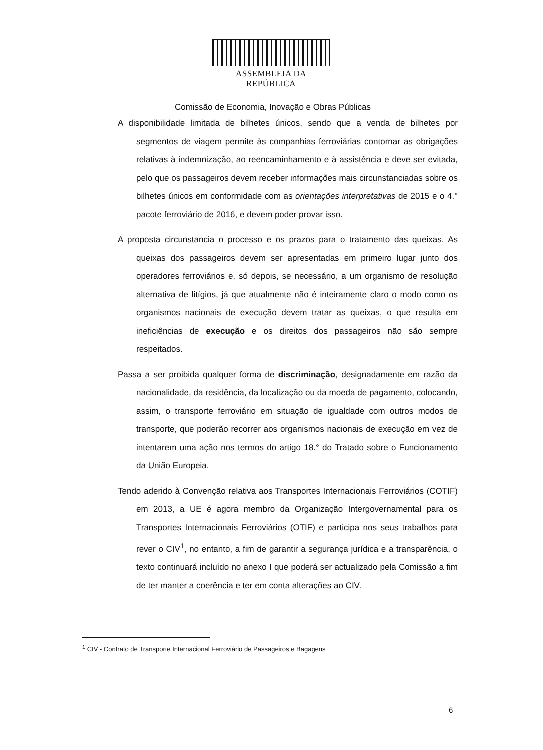ASSEMBLEIA DA REPÚBLICA
Comissão de Economia, Inovação e Obras Públicas
A disponibilidade limitada de bilhetes únicos, sendo que a venda de bilhetes por segmentos de viagem permite às companhias ferroviárias contornar as obrigações relativas à indemnização, ao reencaminhamento e à assistência e deve ser evitada, pelo que os passageiros devem receber informações mais circunstanciadas sobre os bilhetes únicos em conformidade com as orientações interpretativas de 2015 e o 4.° pacote ferroviário de 2016, e devem poder provar isso.
A proposta circunstancia o processo e os prazos para o tratamento das queixas. As queixas dos passageiros devem ser apresentadas em primeiro lugar junto dos operadores ferroviários e, só depois, se necessário, a um organismo de resolução alternativa de litígios, já que atualmente não é inteiramente claro o modo como os organismos nacionais de execução devem tratar as queixas, o que resulta em ineficiências de execução e os direitos dos passageiros não são sempre respeitados.
Passa a ser proibida qualquer forma de discriminação, designadamente em razão da nacionalidade, da residência, da localização ou da moeda de pagamento, colocando, assim, o transporte ferroviário em situação de igualdade com outros modos de transporte, que poderão recorrer aos organismos nacionais de execução em vez de intentarem uma ação nos termos do artigo 18.° do Tratado sobre o Funcionamento da União Europeia.
Tendo aderido à Convenção relativa aos Transportes Internacionais Ferroviários (COTIF) em 2013, a UE é agora membro da Organização Intergovernamental para os Transportes Internacionais Ferroviários (OTIF) e participa nos seus trabalhos para rever o CIV<sup>1</sup>, no entanto, a fim de garantir a segurança jurídica e a transparência, o texto continuará incluído no anexo I que poderá ser actualizado pela Comissão a fim de ter manter a coerência e ter em conta alterações ao CIV.
<sup>1</sup> CIV - Contrato de Transporte Internacional Ferroviário de Passageiros e Bagagens
6